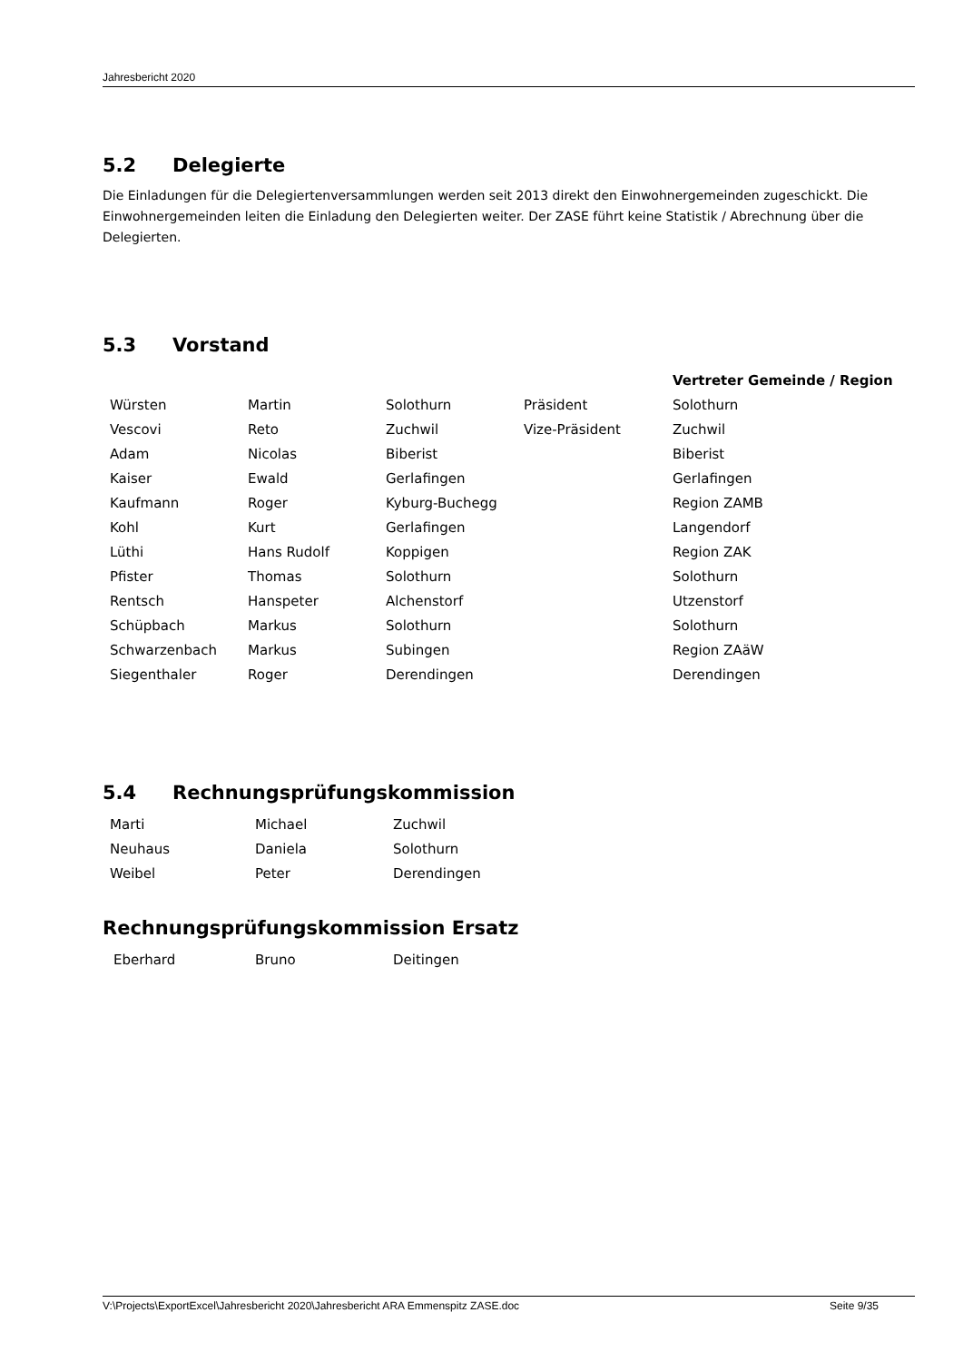Jahresbericht 2020
5.2 Delegierte
Die Einladungen für die Delegiertenversammlungen werden seit 2013 direkt den Einwohnergemeinden zugeschickt. Die Einwohnergemeinden leiten die Einladung den Delegierten weiter. Der ZASE führt keine Statistik / Abrechnung über die Delegierten.
5.3 Vorstand
| | | | | Vertreter Gemeinde / Region |
| Würsten | Martin | Solothurn | Präsident | Solothurn |
| Vescovi | Reto | Zuchwil | Vize-Präsident | Zuchwil |
| Adam | Nicolas | Biberist | | Biberist |
| Kaiser | Ewald | Gerlafingen | | Gerlafingen |
| Kaufmann | Roger | Kyburg-Buchegg | | Region ZAMB |
| Kohl | Kurt | Gerlafingen | | Langendorf |
| Lüthi | Hans Rudolf | Koppigen | | Region ZAK |
| Pfister | Thomas | Solothurn | | Solothurn |
| Rentsch | Hanspeter | Alchenstorf | | Utzenstorf |
| Schüpbach | Markus | Solothurn | | Solothurn |
| Schwarzenbach | Markus | Subingen | | Region ZAäW |
| Siegenthaler | Roger | Derendingen | | Derendingen |
5.4 Rechnungsprüfungskommission
| Marti | Michael | Zuchwil |
| Neuhaus | Daniela | Solothurn |
| Weibel | Peter | Derendingen |
Rechnungsprüfungskommission Ersatz
| Eberhard | Bruno | Deitingen |
V:\Projects\ExportExcel\Jahresbericht 2020\Jahresbericht ARA Emmenspitz ZASE.doc Seite 9/35